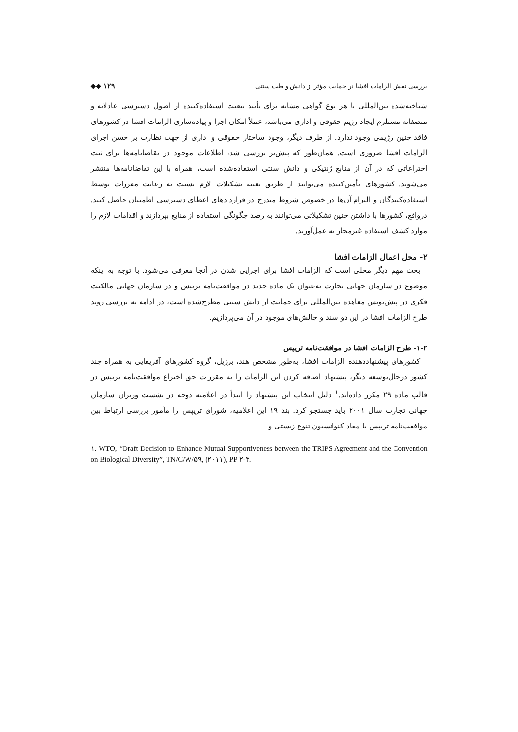بررسی نقش الزامات افشا در حمایت مؤثر از دانش و طب سنتی ◆◆ ۱۲۹
شناخته‌شده بین‌المللی یا هر نوع گواهی مشابه برای تأیید تبعیت استفاده‌کننده از اصول دسترسی عادلانه و منصفانه مستلزم ایجاد رژیم حقوقی و اداری می‌باشد، عملاً امکان اجرا و پیاده‌سازی الزامات افشا در کشورهای فاقد چنین رژیمی وجود ندارد. از طرف دیگر، وجود ساختار حقوقی و اداری از جهت نظارت بر حسن اجرای الزامات افشا ضروری است. همان‌طور که پیش‌تر بررسی شد، اطلاعات موجود در تقاضانامه‌ها برای ثبت اختراعاتی که در آن از منابع ژنتیکی و دانش سنتی استفاده‌شده است، همراه با این تقاضانامه‌ها منتشر می‌شوند. کشورهای تأمین‌کننده می‌توانند از طریق تعبیه تشکیلات لازم نسبت به رعایت مقررات توسط استفاده‌کنندگان و التزام آن‌ها در خصوص شروط مندرج در قراردادهای اعطای دسترسی اطمینان حاصل کنند. درواقع، کشورها با داشتن چنین تشکیلاتی می‌توانند به رصد چگونگی استفاده از منابع بپردازند و اقدامات لازم را موارد کشف استفاده غیرمجاز به عمل‌آورند.
۲- محل اعمال الزامات افشا
بحث مهم دیگر محلی است که الزامات افشا برای اجرایی شدن در آنجا معرفی می‌شود. با توجه به اینکه موضوع در سازمان جهانی تجارت به‌عنوان یک ماده جدید در موافقت‌نامه تریپس و در سازمان جهانی مالکیت فکری در پیش‌نویس معاهده بین‌المللی برای حمایت از دانش سنتی مطرح‌شده است، در ادامه به بررسی روند طرح الزامات افشا در این دو سند و چالش‌های موجود در آن می‌پردازیم.
۱-۲- طرح الزامات افشا در موافقت‌نامه تریپس
کشورهای پیشنهاددهنده الزامات افشا، به‌طور مشخص هند، برزیل، گروه کشورهای آفریقایی به همراه چند کشور درحال‌توسعه دیگر، پیشنهاد اضافه کردن این الزامات را به مقررات حق اختراع موافقت‌نامه تریپس در قالب ماده ۲۹ مکرر داده‌اند.<sup>۱</sup> دلیل انتخاب این پیشنهاد را ابتداً در اعلامیه دوحه در نشست وزیران سازمان جهانی تجارت سال ۲۰۰۱ باید جستجو کرد. بند ۱۹ این اعلامیه، شورای تریپس را مأمور بررسی ارتباط بین موافقت‌نامه تریپس با مفاد کنوانسیون تنوع زیستی و
۱. WTO, “Draft Decision to Enhance Mutual Supportiveness between the TRIPS Agreement and the Convention on Biological Diversity”, TN/C/W/۵۹, (۲۰۱۱), PP ۲-۳.